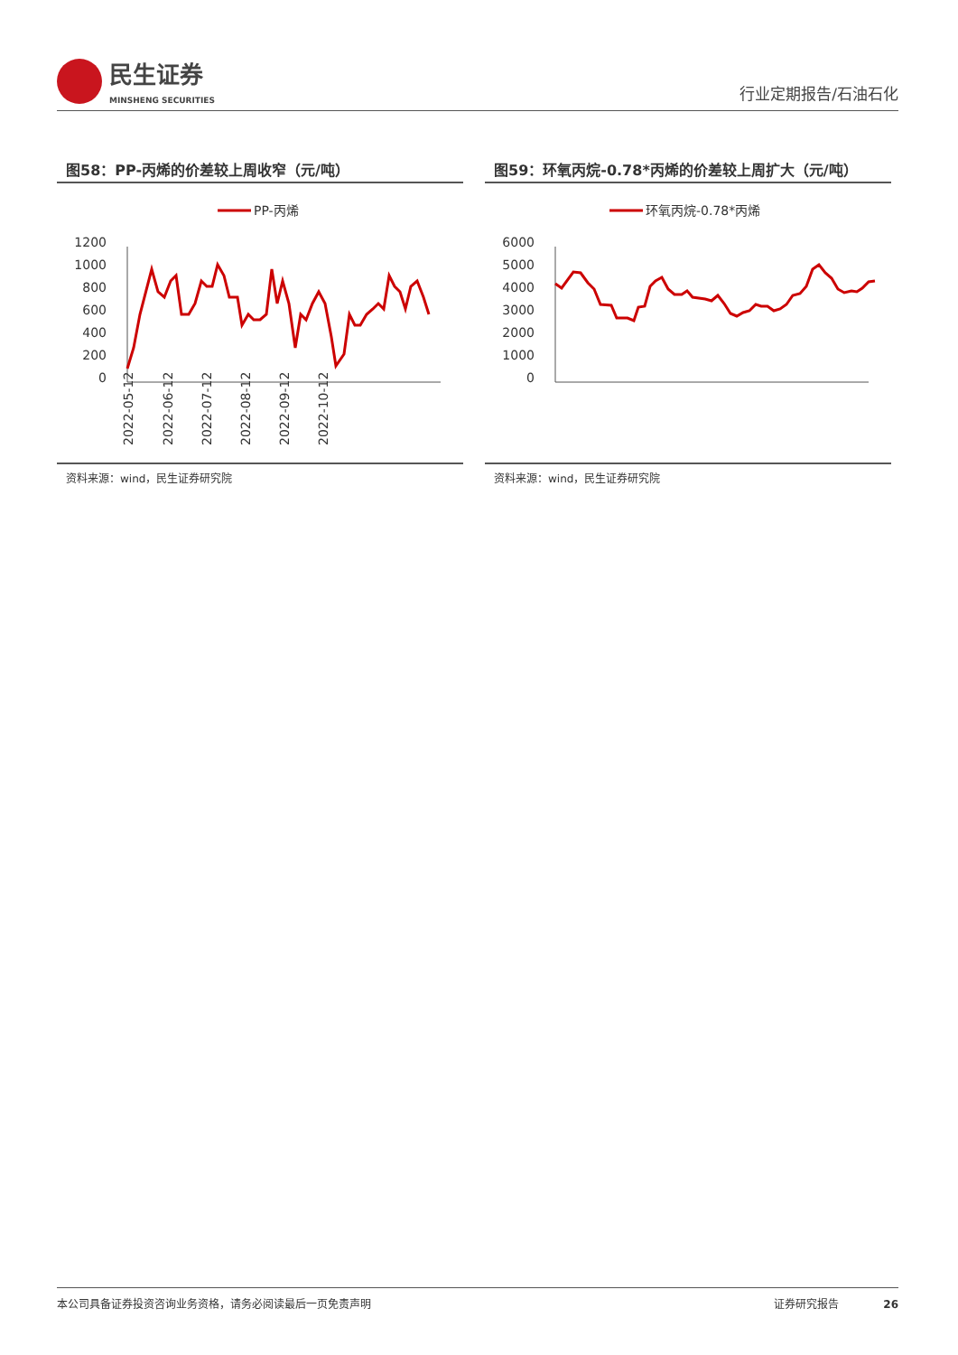民生证券
MINSHENG SECURITIES
行业定期报告/石油石化
图58：PP-丙烯的价差较上周收窄（元/吨）
PP-丙烯
1200
1000
800
600
400
200
0
2022-05-12
2022-06-12
2022-07-12
2022-08-12
2022-09-12
2022-10-12
资料来源：wind，民生证券研究院
图59：环氧丙烷-0.78*丙烯的价差较上周扩大（元/吨）
环氧丙烷-0.78*丙烯
6000
5000
4000
3000
2000
1000
0
资料来源：wind，民生证券研究院
本公司具备证券投资咨询业务资格，请务必阅读最后一页免责声明 证券研究报告 26